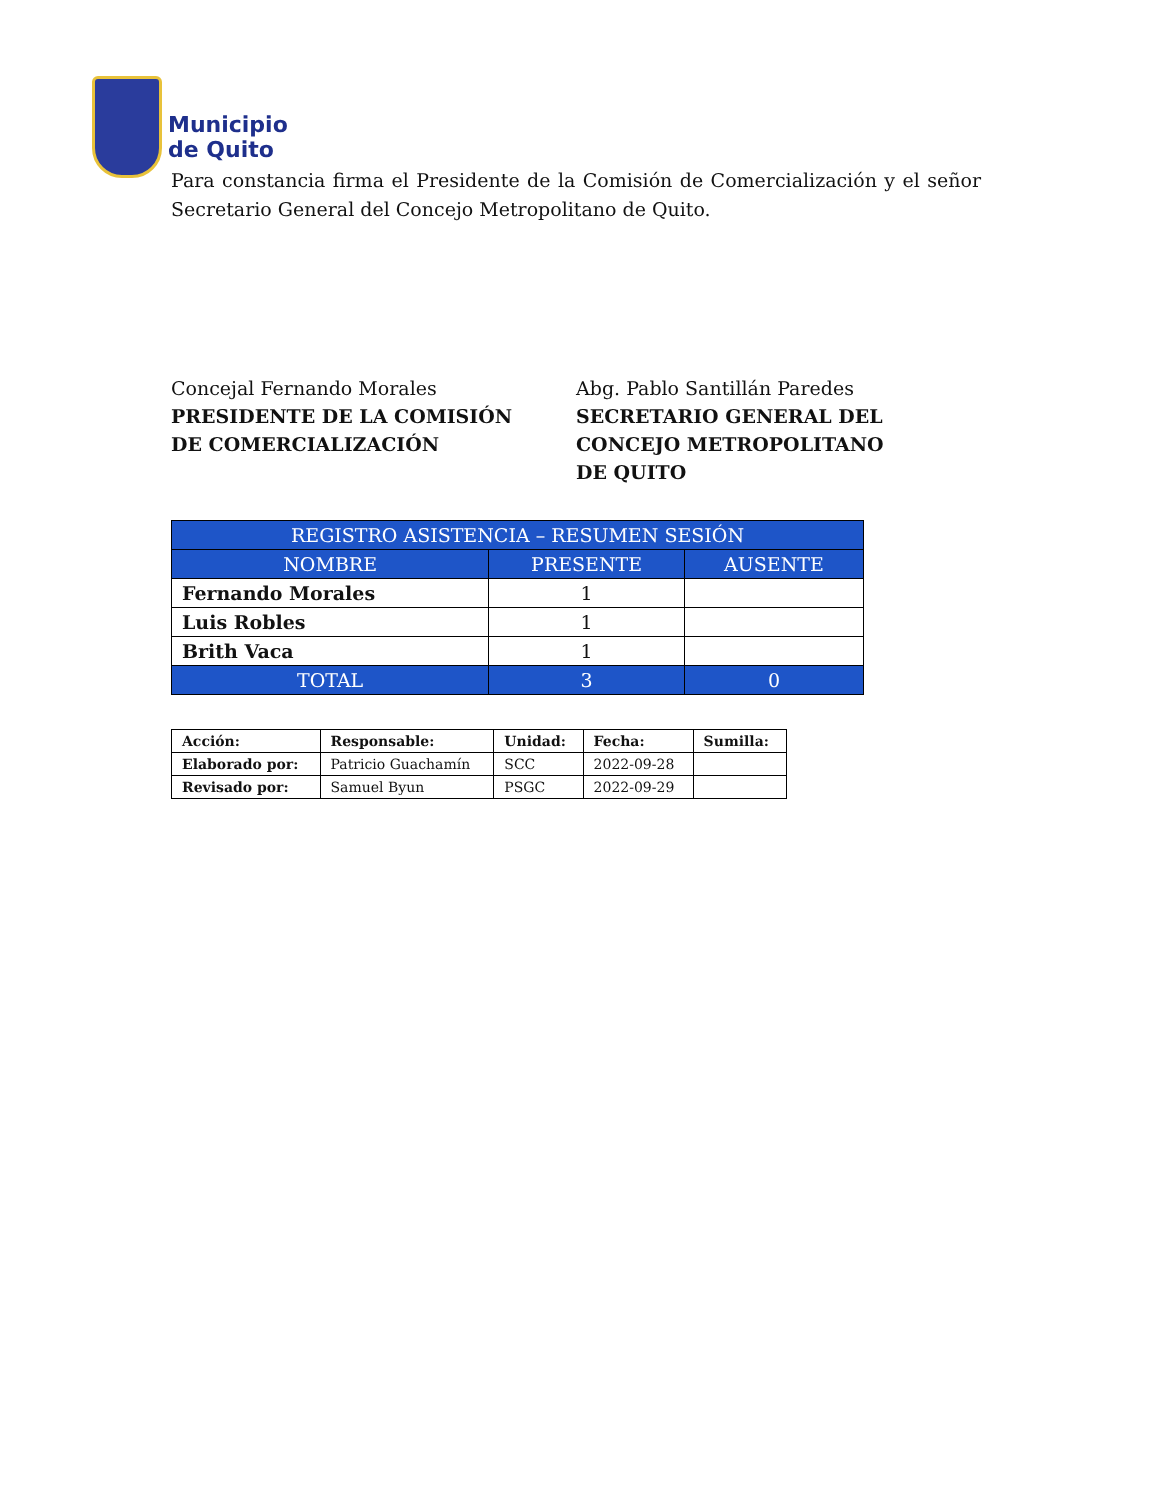Municipio
de Quito
Para constancia firma el Presidente de la Comisión de Comercialización y el señor Secretario General del Concejo Metropolitano de Quito.
Concejal Fernando Morales
PRESIDENTE DE LA COMISIÓN
DE COMERCIALIZACIÓN
Abg. Pablo Santillán Paredes
SECRETARIO GENERAL DEL
CONCEJO METROPOLITANO
DE QUITO
| REGISTRO ASISTENCIA – RESUMEN SESIÓN | | |
| --- | --- | --- |
| NOMBRE | PRESENTE | AUSENTE |
| Fernando Morales | 1 | |
| Luis Robles | 1 | |
| Brith Vaca | 1 | |
| TOTAL | 3 | 0 |
| Acción: | Responsable: | Unidad: | Fecha: | Sumilla: |
| Elaborado por: | Patricio Guachamín | SCC | 2022-09-28 | |
| Revisado por: | Samuel Byun | PSGC | 2022-09-29 | |